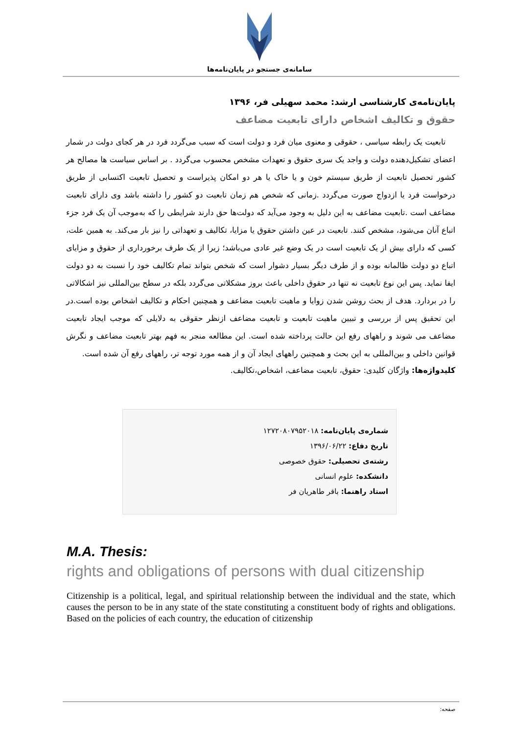سامانه‌ی جستجو در پایان‌نامه‌ها
پایان‌نامه‌ی کارشناسی ارشد: محمد سهیلی فر، ۱۳۹۶
حقوق و تکالیف اشخاص دارای تابعیت مضاعف
تابعیت یک رابطه سیاسی ، حقوقی و معنوی میان فرد و دولت است که سبب می‌گردد فرد در هر کجای دولت در شمار اعضای تشکیل‌دهنده دولت و واجد یک سری حقوق و تعهدات مشخص محسوب می‌گردد . بر اساس سیاست ها مصالح هر کشور تحصیل تابعیت از طریق سیستم خون و یا خاک یا هر دو امکان پذیراست و تحصیل تابعیت اکتسابی از طریق درخواست فرد یا ازدواج صورت می‌گردد .زمانی که شخص هم زمان تابعیت دو کشور را داشته باشد وی دارای تابعیت مضاعف است .تابعیت مضاعف به این دلیل به وجود می‌آید که دولت‌ها حق دارند شرایطی را که به‌موجب آن یک فرد جزء اتباع آنان می‌شود، مشخص کنند. تابعیت در عین داشتن حقوق یا مزایا، تکالیف و تعهداتی را نیز بار می‌کند. به همین علت، کسی که دارای بیش از یک تابعیت است در یک وضع غیر عادی می‌باشد؛ زیرا از یک طرف برخورداری از حقوق و مزایای اتباع دو دولت ظالمانه بوده و از طرف دیگر بسیار دشوار است که شخص بتواند تمام تکالیف خود را نسبت به دو دولت ایفا نماید. پس این نوع تابعیت نه تنها در حقوق داخلی باعث بروز مشکلاتی می‌گردد بلکه در سطح بین‌المللی نیز اشکالاتی را در بردارد. هدف از بحث روشن شدن زوایا و ماهیت تابعیت مضاعف و همچنین احکام و تکالیف اشخاص بوده است.در این تحقیق پس از بررسی و تبیین ماهیت تابعیت و تابعیت مضاعف ازنظر حقوقی به دلایلی که موجب ایجاد تابعیت مضاعف می شوند و راههای رفع این حالت پرداخته شده است. این مطالعه منجر به فهم بهتر تابعیت مضاعف و نگرش قوانین داخلی و بین‌المللی به این بحث و همچنین راههای ایجاد آن و از همه مورد توجه تر، راههای رفع آن شده است.
کلیدواژه‌ها: واژگان کلیدی: حقوق، تابعیت مضاعف، اشخاص،تکالیف.
شماره‌ی پایان‌نامه: ۱۲۷۲۰۸۰۷۹۵۲۰۱۸
تاریخ دفاع: ۱۳۹۶/۰۶/۲۲
رشته‌ی تحصیلی: حقوق خصوصی
دانشکده: علوم انسانی
استاد راهنما: باقر طاهریان فر
M.A. Thesis:
rights and obligations of persons with dual citizenship
Citizenship is a political, legal, and spiritual relationship between the individual and the state, which causes the person to be in any state of the state constituting a constituent body of rights and obligations. Based on the policies of each country, the education of citizenship
صفحه: